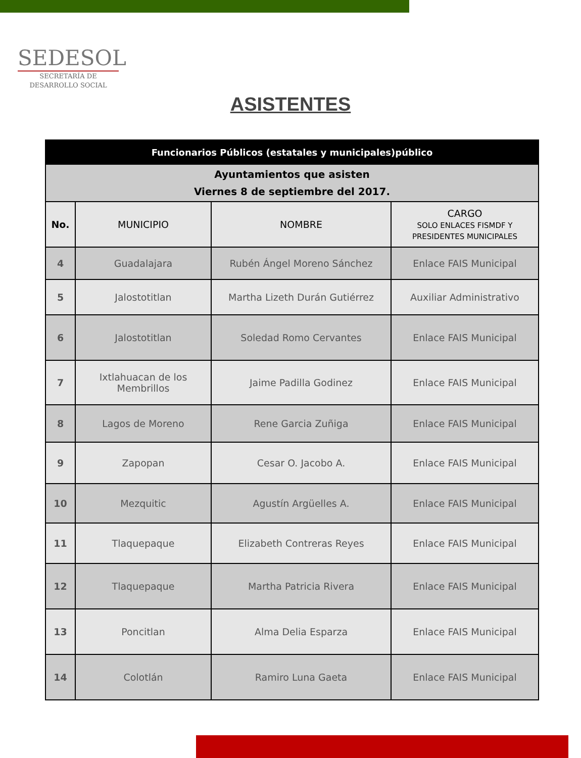SEDESOL
SECRETARÍA DE
DESARROLLO SOCIAL
ASISTENTES
| Funcionarios Públicos (estatales y municipales)público | | | |
| Ayuntamientos que asisten Viernes 8 de septiembre del 2017. | | | |
| No. | MUNICIPIO | NOMBRE | CARGO SOLO ENLACES FISMDF Y PRESIDENTES MUNICIPALES |
| 4 | Guadalajara | Rubén Ángel Moreno Sánchez | Enlace FAIS Municipal |
| 5 | Jalostotitlan | Martha Lizeth Durán Gutiérrez | Auxiliar Administrativo |
| 6 | Jalostotitlan | Soledad Romo Cervantes | Enlace FAIS Municipal |
| 7 | Ixtlahuacan de los Membrillos | Jaime Padilla Godinez | Enlace FAIS Municipal |
| 8 | Lagos de Moreno | Rene Garcia Zuñiga | Enlace FAIS Municipal |
| 9 | Zapopan | Cesar O. Jacobo A. | Enlace FAIS Municipal |
| 10 | Mezquitic | Agustín Argüelles A. | Enlace FAIS Municipal |
| 11 | Tlaquepaque | Elizabeth Contreras Reyes | Enlace FAIS Municipal |
| 12 | Tlaquepaque | Martha Patricia Rivera | Enlace FAIS Municipal |
| 13 | Poncitlan | Alma Delia Esparza | Enlace FAIS Municipal |
| 14 | Colotlán | Ramiro Luna Gaeta | Enlace FAIS Municipal |